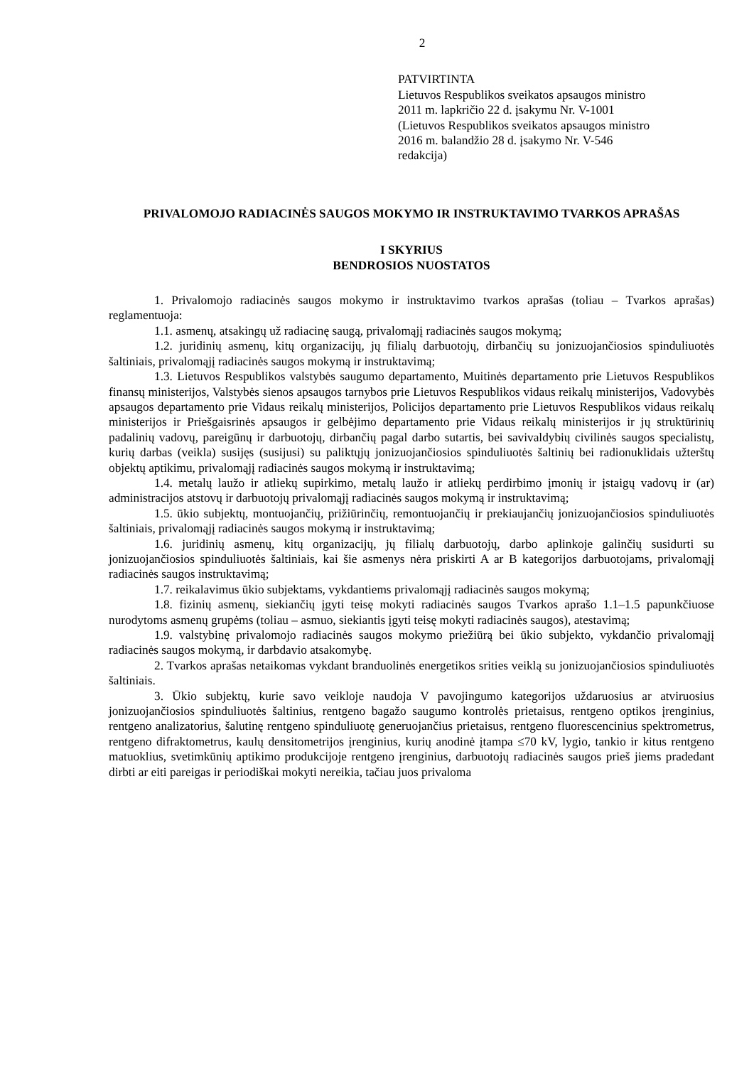2
PATVIRTINTA
Lietuvos Respublikos sveikatos apsaugos ministro
2011 m. lapkričio 22 d. įsakymu Nr. V-1001
(Lietuvos Respublikos sveikatos apsaugos ministro
2016 m. balandžio 28 d. įsakymo Nr. V-546
redakcija)
PRIVALOMOJO RADIACINĖS SAUGOS MOKYMO IR INSTRUKTAVIMO TVARKOS APRAŠAS
I SKYRIUS
BENDROSIOS NUOSTATOS
1. Privalomojo radiacinės saugos mokymo ir instruktavimo tvarkos aprašas (toliau – Tvarkos aprašas) reglamentuoja:
1.1. asmenų, atsakingų už radiacinę saugą, privalomąjį radiacinės saugos mokymą;
1.2. juridinių asmenų, kitų organizacijų, jų filialų darbuotojų, dirbančių su jonizuojančiosios spinduliuotės šaltiniais, privalomąjį radiacinės saugos mokymą ir instruktavimą;
1.3. Lietuvos Respublikos valstybės saugumo departamento, Muitinės departamento prie Lietuvos Respublikos finansų ministerijos, Valstybės sienos apsaugos tarnybos prie Lietuvos Respublikos vidaus reikalų ministerijos, Vadovybės apsaugos departamento prie Vidaus reikalų ministerijos, Policijos departamento prie Lietuvos Respublikos vidaus reikalų ministerijos ir Priešgaisrinės apsaugos ir gelbėjimo departamento prie Vidaus reikalų ministerijos ir jų struktūrinių padalinių vadovų, pareigūnų ir darbuotojų, dirbančių pagal darbo sutartis, bei savivaldybių civilinės saugos specialistų, kurių darbas (veikla) susijęs (susijusi) su paliktųjų jonizuojančiosios spinduliuotės šaltinių bei radionuklidais užterštų objektų aptikimu, privalomąjį radiacinės saugos mokymą ir instruktavimą;
1.4. metalų laužo ir atliekų supirkimo, metalų laužo ir atliekų perdirbimo įmonių ir įstaigų vadovų ir (ar) administracijos atstovų ir darbuotojų privalomąjį radiacinės saugos mokymą ir instruktavimą;
1.5. ūkio subjektų, montuojančių, prižiūrinčių, remontuojančių ir prekiaujančių jonizuojančiosios spinduliuotės šaltiniais, privalomąjį radiacinės saugos mokymą ir instruktavimą;
1.6. juridinių asmenų, kitų organizacijų, jų filialų darbuotojų, darbo aplinkoje galinčių susidurti su jonizuojančiosios spinduliuotės šaltiniais, kai šie asmenys nėra priskirti A ar B kategorijos darbuotojams, privalomąjį radiacinės saugos instruktavimą;
1.7. reikalavimus ūkio subjektams, vykdantiems privalomąjį radiacinės saugos mokymą;
1.8. fizinių asmenų, siekiančių įgyti teisę mokyti radiacinės saugos Tvarkos aprašo 1.1–1.5 papunkčiuose nurodytoms asmenų grupėms (toliau – asmuo, siekiantis įgyti teisę mokyti radiacinės saugos), atestavimą;
1.9. valstybinę privalomojo radiacinės saugos mokymo priežiūrą bei ūkio subjekto, vykdančio privalomąjį radiacinės saugos mokymą, ir darbdavio atsakomybę.
2. Tvarkos aprašas netaikomas vykdant branduolinės energetikos srities veiklą su jonizuojančiosios spinduliuotės šaltiniais.
3. Ūkio subjektų, kurie savo veikloje naudoja V pavojingumo kategorijos uždaruosius ar atviruosius jonizuojančiosios spinduliuotės šaltinius, rentgeno bagažo saugumo kontrolės prietaisus, rentgeno optikos įrenginius, rentgeno analizatorius, šalutinę rentgeno spinduliuotę generuojančius prietaisus, rentgeno fluorescencinius spektrometrus, rentgeno difraktometrus, kaulų densitometrijos įrenginius, kurių anodinė įtampa ≤70 kV, lygio, tankio ir kitus rentgeno matuoklius, svetimkūnių aptikimo produkcijoje rentgeno įrenginius, darbuotojų radiacinės saugos prieš jiems pradedant dirbti ar eiti pareigas ir periodiškai mokyti nereikia, tačiau juos privaloma